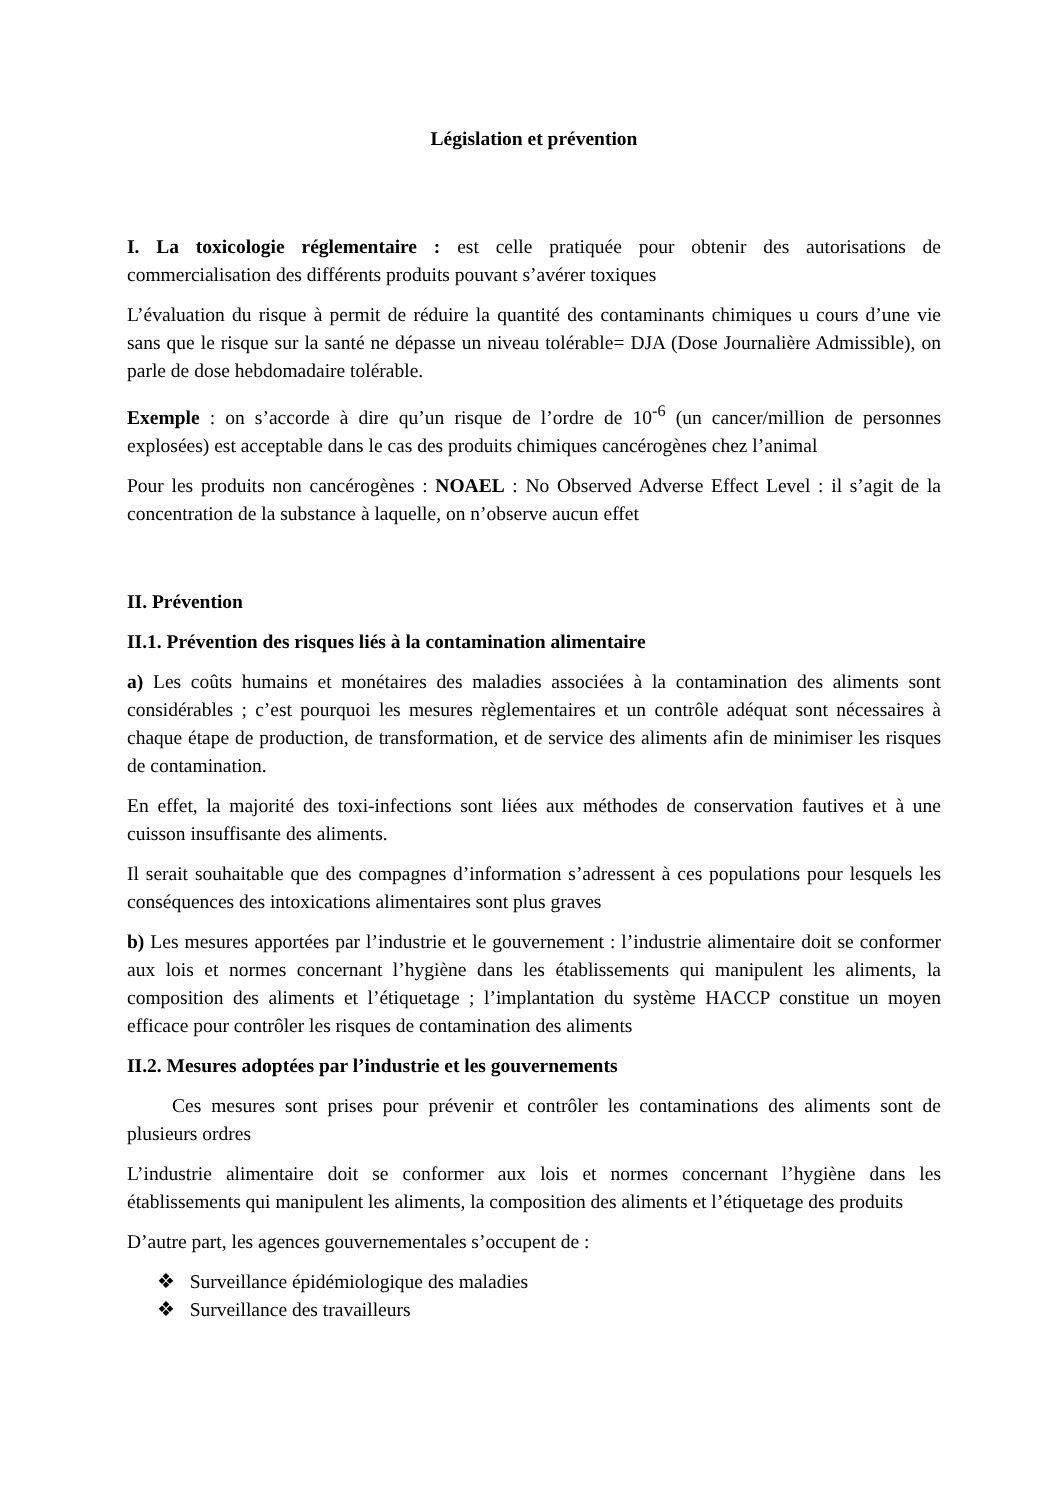Législation et prévention
I. La toxicologie réglementaire : est celle pratiquée pour obtenir des autorisations de commercialisation des différents produits pouvant s’avérer toxiques
L’évaluation du risque à permit de réduire la quantité des contaminants chimiques u cours d’une vie sans que le risque sur la santé ne dépasse un niveau tolérable= DJA (Dose Journalière Admissible), on parle de dose hebdomadaire tolérable.
Exemple : on s’accorde à dire qu’un risque de l’ordre de 10<sup>-6</sup> (un cancer/million de personnes explosées) est acceptable dans le cas des produits chimiques cancérogènes chez l’animal
Pour les produits non cancérogènes : NOAEL : No Observed Adverse Effect Level : il s’agit de la concentration de la substance à laquelle, on n’observe aucun effet
II. Prévention
II.1. Prévention des risques liés à la contamination alimentaire
a) Les coûts humains et monétaires des maladies associées à la contamination des aliments sont considérables ; c’est pourquoi les mesures règlementaires et un contrôle adéquat sont nécessaires à chaque étape de production, de transformation, et de service des aliments afin de minimiser les risques de contamination.
En effet, la majorité des toxi-infections sont liées aux méthodes de conservation fautives et à une cuisson insuffisante des aliments.
Il serait souhaitable que des compagnes d’information s’adressent à ces populations pour lesquels les conséquences des intoxications alimentaires sont plus graves
b) Les mesures apportées par l’industrie et le gouvernement : l’industrie alimentaire doit se conformer aux lois et normes concernant l’hygiène dans les établissements qui manipulent les aliments, la composition des aliments et l’étiquetage ; l’implantation du système HACCP constitue un moyen efficace pour contrôler les risques de contamination des aliments
II.2. Mesures adoptées par l’industrie et les gouvernements
Ces mesures sont prises pour prévenir et contrôler les contaminations des aliments sont de plusieurs ordres
L’industrie alimentaire doit se conformer aux lois et normes concernant l’hygiène dans les établissements qui manipulent les aliments, la composition des aliments et l’étiquetage des produits
D’autre part, les agences gouvernementales s’occupent de :
❖ Surveillance épidémiologique des maladies
❖ Surveillance des travailleurs